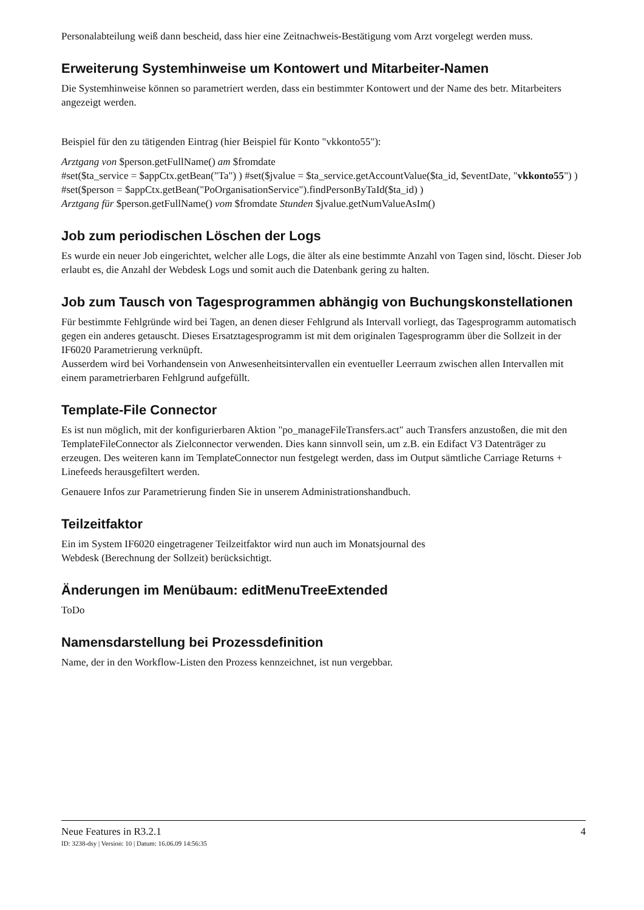Personalabteilung weiß dann bescheid, dass hier eine Zeitnachweis-Bestätigung vom Arzt vorgelegt werden muss.
Erweiterung Systemhinweise um Kontowert und Mitarbeiter-Namen
Die Systemhinweise können so parametriert werden, dass ein bestimmter Kontowert und der Name des betr. Mitarbeiters angezeigt werden.
Beispiel für den zu tätigenden Eintrag (hier Beispiel für Konto "vkkonto55"):
Arztgang von $person.getFullName() am $fromdate
#set($ta_service = $appCtx.getBean("Ta") ) #set($jvalue = $ta_service.getAccountValue($ta_id, $eventDate, "vkkonto55") ) #set($person = $appCtx.getBean("PoOrganisationService").findPersonByTaId($ta_id) )
Arztgang für $person.getFullName() vom $fromdate Stunden $jvalue.getNumValueAsIm()
Job zum periodischen Löschen der Logs
Es wurde ein neuer Job eingerichtet, welcher alle Logs, die älter als eine bestimmte Anzahl von Tagen sind, löscht. Dieser Job erlaubt es, die Anzahl der Webdesk Logs und somit auch die Datenbank gering zu halten.
Job zum Tausch von Tagesprogrammen abhängig von Buchungskonstellationen
Für bestimmte Fehlgründe wird bei Tagen, an denen dieser Fehlgrund als Intervall vorliegt, das Tagesprogramm automatisch gegen ein anderes getauscht. Dieses Ersatztagesprogramm ist mit dem originalen Tagesprogramm über die Sollzeit in der IF6020 Parametrierung verknüpft.
Ausserdem wird bei Vorhandensein von Anwesenheitsintervallen ein eventueller Leerraum zwischen allen Intervallen mit einem parametrierbaren Fehlgrund aufgefüllt.
Template-File Connector
Es ist nun möglich, mit der konfigurierbaren Aktion "po_manageFileTransfers.act" auch Transfers anzustoßen, die mit den TemplateFileConnector als Zielconnector verwenden. Dies kann sinnvoll sein, um z.B. ein Edifact V3 Datenträger zu erzeugen. Des weiteren kann im TemplateConnector nun festgelegt werden, dass im Output sämtliche Carriage Returns + Linefeeds herausgefiltert werden.
Genauere Infos zur Parametrierung finden Sie in unserem Administrationshandbuch.
Teilzeitfaktor
Ein im System IF6020 eingetragener Teilzeitfaktor wird nun auch im Monatsjournal des
Webdesk (Berechnung der Sollzeit) berücksichtigt.
Änderungen im Menübaum: editMenuTreeExtended
ToDo
Namensdarstellung bei Prozessdefinition
Name, der in den Workflow-Listen den Prozess kennzeichnet, ist nun vergebbar.
Neue Features in R3.2.1 4
ID: 3238-dsy | Version: 10 | Datum: 16.06.09 14:56:35